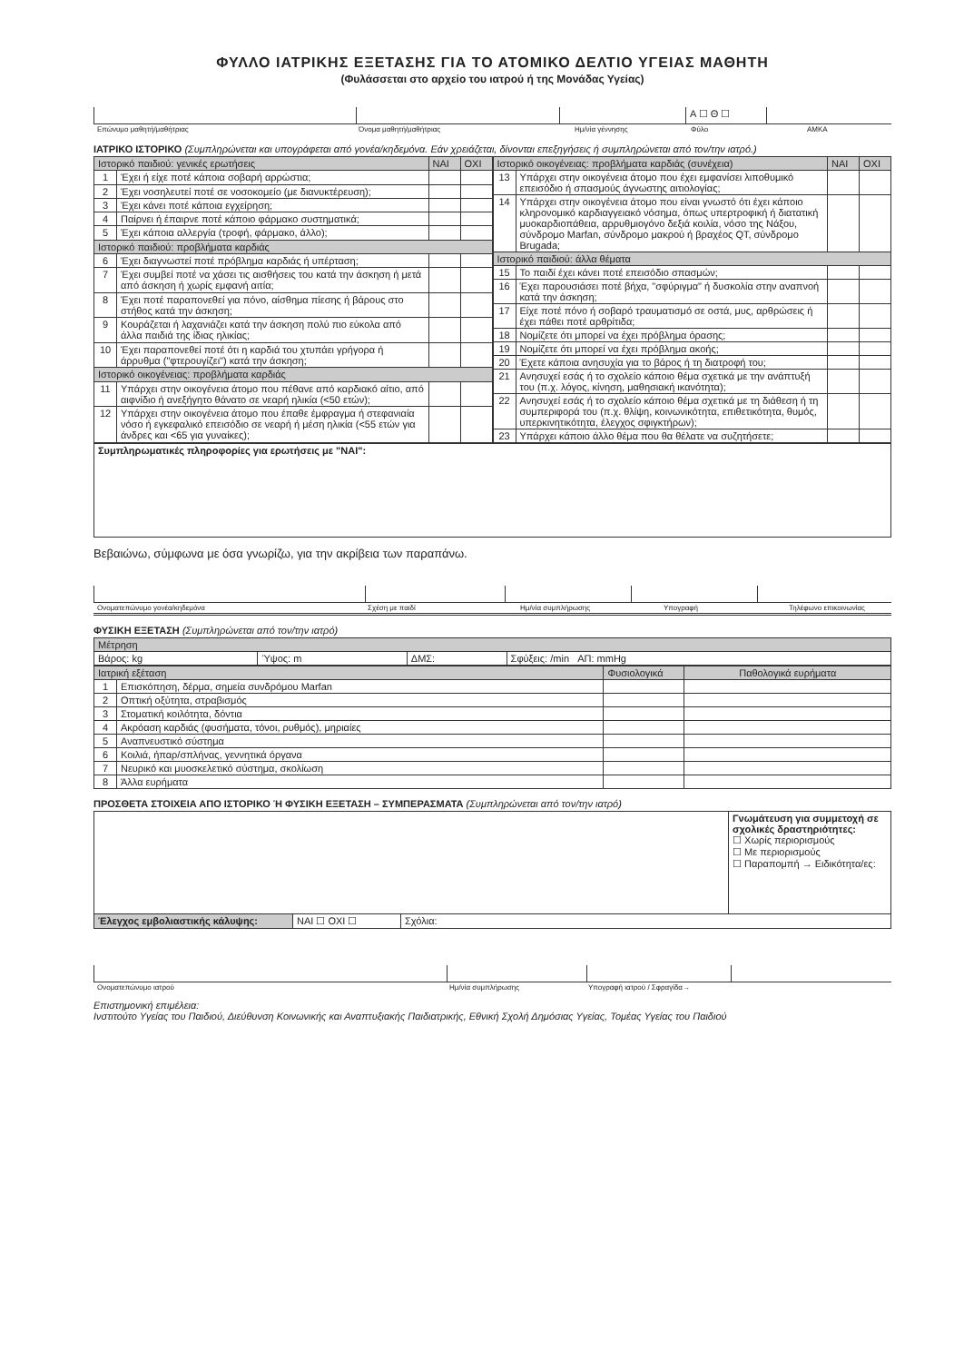ΦΥΛΛΟ ΙΑΤΡΙΚΗΣ ΕΞΕΤΑΣΗΣ ΓΙΑ ΤΟ ΑΤΟΜΙΚΟ ΔΕΛΤΙΟ ΥΓΕΙΑΣ ΜΑΘΗΤΗ
(Φυλάσσεται στο αρχείο του ιατρού ή της Μονάδας Υγείας)
| | | | Α ☐ Θ ☐ | |
| Επώνυμο μαθητή/μαθήτριας | Όνομα μαθητή/μαθήτριας | Ημ/νία γέννησης | Φύλο | ΑΜΚΑ |
ΙΑΤΡΙΚΟ ΙΣΤΟΡΙΚΟ (Συμπληρώνεται και υπογράφεται από γονέα/κηδεμόνα. Εάν χρειάζεται, δίνονται επεξηγήσεις ή συμπληρώνεται από τον/την ιατρό.)
| Ιστορικό παιδιού: γενικές ερωτήσεις | | ΝΑΙ | ΟΧΙ |
| --- | --- | --- | --- |
| 1 | Έχει ή είχε ποτέ κάποια σοβαρή αρρώστια; | | |
| 2 | Έχει νοσηλευτεί ποτέ σε νοσοκομείο (με διανυκτέρευση); | | |
| 3 | Έχει κάνει ποτέ κάποια εγχείρηση; | | |
| 4 | Παίρνει ή έπαιρνε ποτέ κάποιο φάρμακο συστηματικά; | | |
| 5 | Έχει κάποια αλλεργία (τροφή, φάρμακο, άλλο); | | |
| Ιστορικό παιδιού: προβλήματα καρδιάς | | | |
| 6 | Έχει διαγνωστεί ποτέ πρόβλημα καρδιάς ή υπέρταση; | | |
| 7 | Έχει συμβεί ποτέ να χάσει τις αισθήσεις του κατά την άσκηση ή μετά από άσκηση ή χωρίς εμφανή αιτία; | | |
| 8 | Έχει ποτέ παραπονεθεί για πόνο, αίσθημα πίεσης ή βάρους στο στήθος κατά την άσκηση; | | |
| 9 | Κουράζεται ή λαχανιάζει κατά την άσκηση πολύ πιο εύκολα από άλλα παιδιά της ίδιας ηλικίας; | | |
| 10 | Έχει παραπονεθεί ποτέ ότι η καρδιά του χτυπάει γρήγορα ή άρρυθμα ("φτερουγίζει") κατά την άσκηση; | | |
| Ιστορικό οικογένειας: προβλήματα καρδιάς | | | |
| 11 | Υπάρχει στην οικογένεια άτομο που πέθανε από καρδιακό αίτιο, από αιφνίδιο ή ανεξήγητο θάνατο σε νεαρή ηλικία (<50 ετών); | | |
| 12 | Υπάρχει στην οικογένεια άτομο που έπαθε έμφραγμα ή στεφανιαία νόσο ή εγκεφαλικό επεισόδιο σε νεαρή ή μέση ηλικία (<55 ετών για άνδρες και <65 για γυναίκες); | | |
| Ιστορικό οικογένειας: προβλήματα καρδιάς (συνέχεια) | | ΝΑΙ | ΟΧΙ |
| --- | --- | --- | --- |
| 13 | Υπάρχει στην οικογένεια άτομο που έχει εμφανίσει λιποθυμικό επεισόδιο ή σπασμούς άγνωστης αιτιολογίας; | | |
| 14 | Υπάρχει στην οικογένεια άτομο που είναι γνωστό ότι έχει κάποιο κληρονομικό καρδιαγγειακό νόσημα, όπως υπερτροφική ή διατατική μυοκαρδιοπάθεια, αρρυθμιογόνο δεξιά κοιλία, νόσο της Νάξου, σύνδρομο Marfan, σύνδρομο μακρού ή βραχέος QT, σύνδρομο Brugada; | | |
| Ιστορικό παιδιού: άλλα θέματα | | | |
| 15 | Το παιδί έχει κάνει ποτέ επεισόδιο σπασμών; | | |
| 16 | Έχει παρουσιάσει ποτέ βήχα, "σφύριγμα" ή δυσκολία στην αναπνοή κατά την άσκηση; | | |
| 17 | Είχε ποτέ πόνο ή σοβαρό τραυματισμό σε οστά, μυς, αρθρώσεις ή έχει πάθει ποτέ αρθρίτιδα; | | |
| 18 | Νομίζετε ότι μπορεί να έχει πρόβλημα όρασης; | | |
| 19 | Νομίζετε ότι μπορεί να έχει πρόβλημα ακοής; | | |
| 20 | Έχετε κάποια ανησυχία για το βάρος ή τη διατροφή του; | | |
| 21 | Ανησυχεί εσάς ή το σχολείο κάποιο θέμα σχετικά με την ανάπτυξή του (π.χ. λόγος, κίνηση, μαθησιακή ικανότητα); | | |
| 22 | Ανησυχεί εσάς ή το σχολείο κάποιο θέμα σχετικά με τη διάθεση ή τη συμπεριφορά του (π.χ. θλίψη, κοινωνικότητα, επιθετικότητα, θυμός, υπερκινητικότητα, έλεγχος σφιγκτήρων); | | |
| 23 | Υπάρχει κάποιο άλλο θέμα που θα θέλατε να συζητήσετε; | | |
| Συμπληρωματικές πληροφορίες για ερωτήσεις με "ΝΑΙ": |
Βεβαιώνω, σύμφωνα με όσα γνωρίζω, για την ακρίβεια των παραπάνω.
| Ονοματεπώνυμο γονέα/κηδεμόνα | Σχέση με παιδί | Ημ/νία συμπλήρωσης | Υπογραφή | Τηλέφωνο επικοινωνίας |
ΦΥΣΙΚΗ ΕΞΕΤΑΣΗ (Συμπληρώνεται από τον/την ιατρό)
| Μέτρηση | | | |
| --- | --- | --- | --- |
| Βάρος: kg | Ύψος: m | ΔΜΣ: | Σφύξεις: /min ΑΠ: mmHg |
| Ιατρική εξέταση | | Φυσιολογικά | Παθολογικά ευρήματα |
| --- | --- | --- | --- |
| 1 | Επισκόπηση, δέρμα, σημεία συνδρόμου Marfan | | |
| 2 | Οπτική οξύτητα, στραβισμός | | |
| 3 | Στοματική κοιλότητα, δόντια | | |
| 4 | Ακρόαση καρδιάς (φυσήματα, τόνοι, ρυθμός), μηριαίες | | |
| 5 | Αναπνευστικό σύστημα | | |
| 6 | Κοιλιά, ήπαρ/σπλήνας, γεννητικά όργανα | | |
| 7 | Νευρικό και μυοσκελετικό σύστημα, σκολίωση | | |
| 8 | Άλλα ευρήματα | | |
ΠΡΟΣΘΕΤΑ ΣΤΟΙΧΕΙΑ ΑΠΟ ΙΣΤΟΡΙΚΟ Ή ΦΥΣΙΚΗ ΕΞΕΤΑΣΗ – ΣΥΜΠΕΡΑΣΜΑΤΑ (Συμπληρώνεται από τον/την ιατρό)
| | | | Γνωμάτευση για συμμετοχή σε σχολικές δραστηριότητες: ☐ Χωρίς περιορισμούς ☐ Με περιορισμούς ☐ Παραπομπή → Ειδικότητα/ες: |
| Έλεγχος εμβολιαστικής κάλυψης: | ΝΑΙ ☐ ΟΧΙ ☐ | Σχόλια: | |
| Ονοματεπώνυμο ιατρού | Ημ/νία συμπλήρωσης | Υπογραφή ιατρού / Σφραγίδα→ |
Επιστημονική επιμέλεια:
Ινστιτούτο Υγείας του Παιδιού, Διεύθυνση Κοινωνικής και Αναπτυξιακής Παιδιατρικής, Εθνική Σχολή Δημόσιας Υγείας, Τομέας Υγείας του Παιδιού